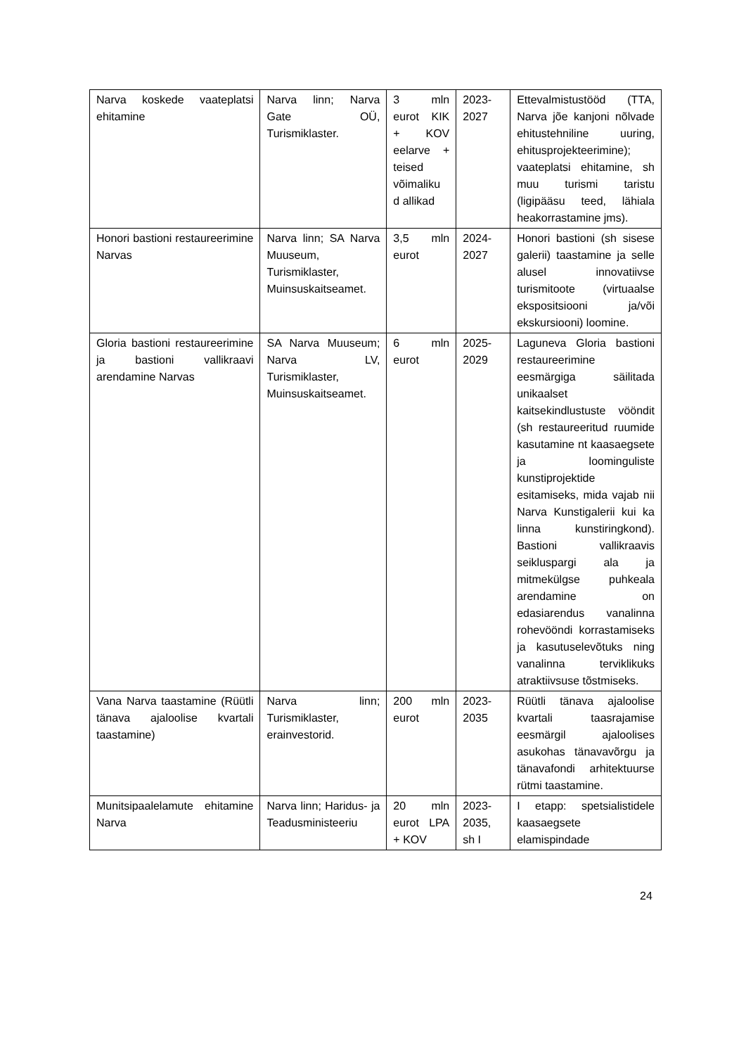| Narva koskede vaateplatsi ehitamine | Narva linn; Narva Gate OÜ, Turismiklaster. | 3 mln eurot KIK + KOV eelarve + teised võimaliku d allikad | 2023-2027 | Ettevalmistustööd (TTA, Narva jõe kanjoni nõlvade ehitustehniline uuring, ehitusprojekteerimine); vaateplatsi ehitamine, sh muu turismi taristu (ligipääsu teed, lähiala heakorrastamine jms). |
| Honori bastioni restaureerimine Narvas | Narva linn; SA Narva Muuseum, Turismiklaster, Muinsuskaitseamet. | 3,5 mln eurot | 2024-2027 | Honori bastioni (sh sisese galerii) taastamine ja selle alusel innovatiivse turismitoote (virtuaalse ekspositsiooni ja/või ekskursiooni) loomine. |
| Gloria bastioni restaureerimine ja bastioni vallikraavi arendamine Narvas | SA Narva Muuseum; Narva LV, Turismiklaster, Muinsuskaitseamet. | 6 mln eurot | 2025-2029 | Laguneva Gloria bastioni restaureerimine eesmärgiga säilitada unikaalset kaitsekindlustuste vööndit (sh restaureeritud ruumide kasutamine nt kaasaegsete ja loominguliste kunstiprojektide esitamiseks, mida vajab nii Narva Kunstigalerii kui ka linna kunstiringkond). Bastioni vallikraavis seikluspargi ala ja mitmekülgse puhkeala arendamine on edasiarendus vanalinna rohevööndi korrastamiseks ja kasutuselevõtuks ning vanalinna terviklikuks atraktiivsuse tõstmiseks. |
| Vana Narva taastamine (Rüütli tänava ajaloolise kvartali taastamine) | Narva linn; Turismiklaster, erainvestorid. | 200 mln eurot | 2023-2035 | Rüütli tänava ajaloolise kvartali taasrajamise eesmärgil ajaloolises asukohas tänavavõrgu ja tänavafondi arhitektuurse rütmi taastamine. |
| Munitsipaalelamute ehitamine Narva | Narva linn; Haridus- ja Teadusministeeriu | 20 mln eurot LPA + KOV | 2023-2035, sh I | I etapp: spetsialistidele kaasaegsete elamispindade |
24